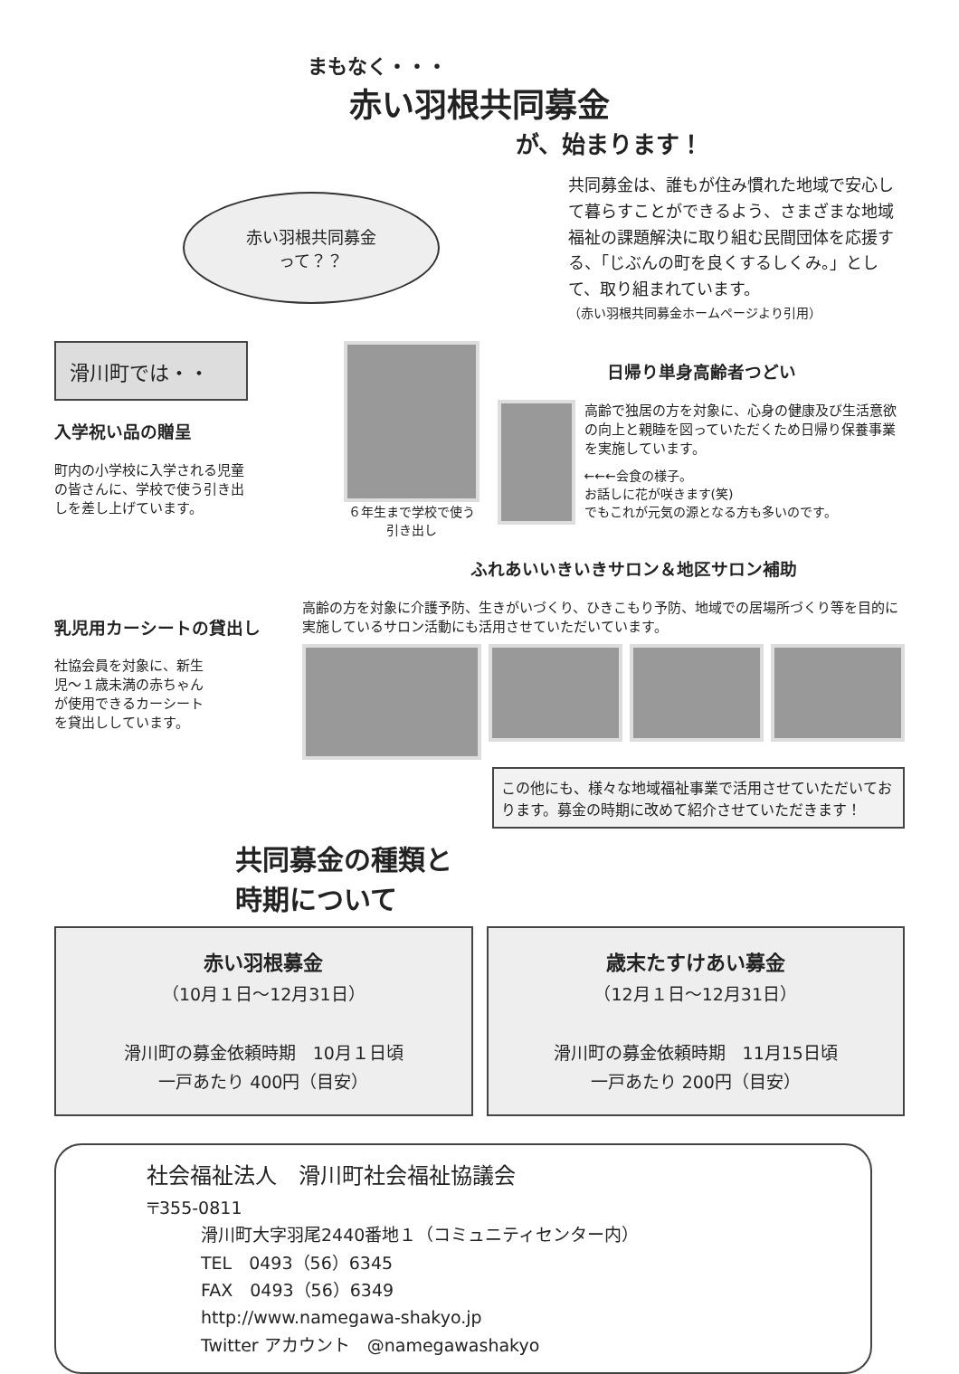まもなく・・・
赤い羽根共同募金
が、始まります！
赤い羽根共同募金
って？？
共同募金は、誰もが住み慣れた地域で安心して暮らすことができるよう、さまざまな地域福祉の課題解決に取り組む民間団体を応援する、「じぶんの町を良くするしくみ。」として、取り組まれています。
（赤い羽根共同募金ホームページより引用）
滑川町では・・
入学祝い品の贈呈
町内の小学校に入学される児童の皆さんに、学校で使う引き出しを差し上げています。
６年生まで学校で使う引き出し
日帰り単身高齢者つどい
高齢で独居の方を対象に、心身の健康及び生活意欲の向上と親睦を図っていただくため日帰り保養事業を実施しています。
←←←会食の様子。
お話しに花が咲きます(笑)
でもこれが元気の源となる方も多いのです。
ふれあいいきいきサロン＆地区サロン補助
乳児用カーシートの貸出し
社協会員を対象に、新生児～１歳未満の赤ちゃんが使用できるカーシートを貸出ししています。
高齢の方を対象に介護予防、生きがいづくり、ひきこもり予防、地域での居場所づくり等を目的に実施しているサロン活動にも活用させていただいています。
この他にも、様々な地域福祉事業で活用させていただいております。募金の時期に改めて紹介させていただきます！
共同募金の種類と
時期について
赤い羽根募金
（10月１日～12月31日）
滑川町の募金依頼時期　10月１日頃
一戸あたり 400円（目安）
歳末たすけあい募金
（12月１日～12月31日）
滑川町の募金依頼時期　11月15日頃
一戸あたり 200円（目安）
社会福祉法人　滑川町社会福祉協議会
〒355-0811
滑川町大字羽尾2440番地１（コミュニティセンター内）
TEL　0493（56）6345
FAX　0493（56）6349
http://www.namegawa-shakyo.jp
Twitter アカウント　@namegawashakyo